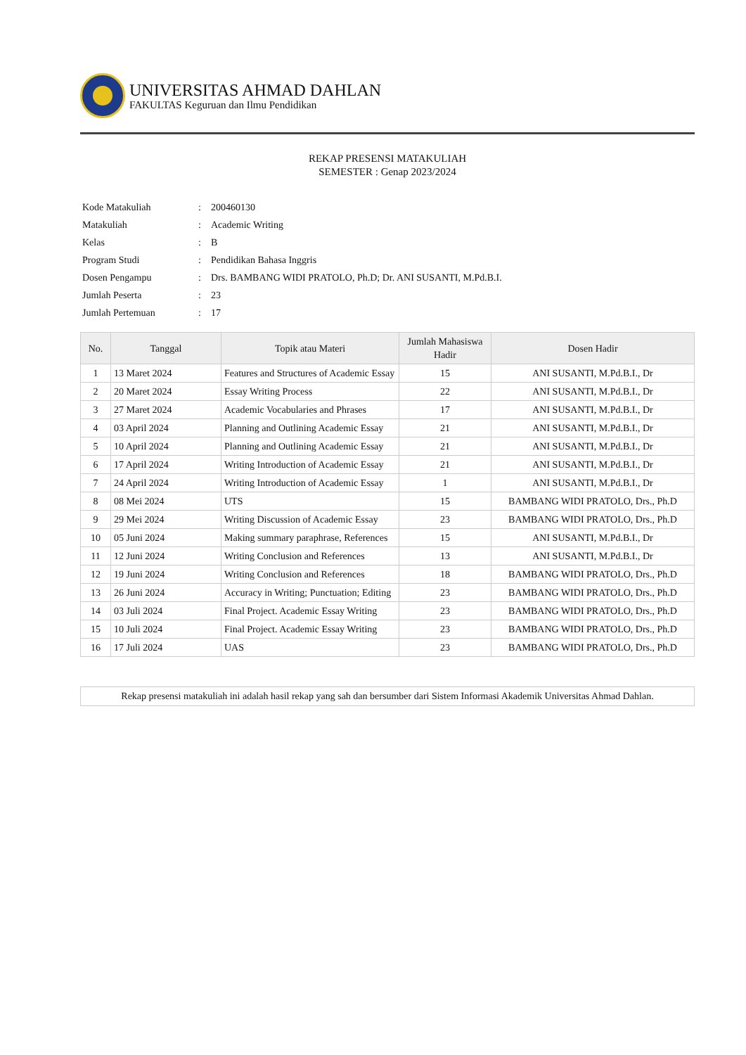UNIVERSITAS AHMAD DAHLAN
FAKULTAS Keguruan dan Ilmu Pendidikan
REKAP PRESENSI MATAKULIAH
SEMESTER : Genap 2023/2024
| Kode Matakuliah | : | 200460130 |
| Matakuliah | : | Academic Writing |
| Kelas | : | B |
| Program Studi | : | Pendidikan Bahasa Inggris |
| Dosen Pengampu | : | Drs. BAMBANG WIDI PRATOLO, Ph.D; Dr. ANI SUSANTI, M.Pd.B.I. |
| Jumlah Peserta | : | 23 |
| Jumlah Pertemuan | : | 17 |
| No. | Tanggal | Topik atau Materi | Jumlah Mahasiswa Hadir | Dosen Hadir |
| --- | --- | --- | --- | --- |
| 1 | 13 Maret 2024 | Features and Structures of Academic Essay | 15 | ANI SUSANTI, M.Pd.B.I., Dr |
| 2 | 20 Maret 2024 | Essay Writing Process | 22 | ANI SUSANTI, M.Pd.B.I., Dr |
| 3 | 27 Maret 2024 | Academic Vocabularies and Phrases | 17 | ANI SUSANTI, M.Pd.B.I., Dr |
| 4 | 03 April 2024 | Planning and Outlining Academic Essay | 21 | ANI SUSANTI, M.Pd.B.I., Dr |
| 5 | 10 April 2024 | Planning and Outlining Academic Essay | 21 | ANI SUSANTI, M.Pd.B.I., Dr |
| 6 | 17 April 2024 | Writing Introduction of Academic Essay | 21 | ANI SUSANTI, M.Pd.B.I., Dr |
| 7 | 24 April 2024 | Writing Introduction of Academic Essay | 1 | ANI SUSANTI, M.Pd.B.I., Dr |
| 8 | 08 Mei 2024 | UTS | 15 | BAMBANG WIDI PRATOLO, Drs., Ph.D |
| 9 | 29 Mei 2024 | Writing Discussion of Academic Essay | 23 | BAMBANG WIDI PRATOLO, Drs., Ph.D |
| 10 | 05 Juni 2024 | Making summary paraphrase, References | 15 | ANI SUSANTI, M.Pd.B.I., Dr |
| 11 | 12 Juni 2024 | Writing Conclusion and References | 13 | ANI SUSANTI, M.Pd.B.I., Dr |
| 12 | 19 Juni 2024 | Writing Conclusion and References | 18 | BAMBANG WIDI PRATOLO, Drs., Ph.D |
| 13 | 26 Juni 2024 | Accuracy in Writing; Punctuation; Editing | 23 | BAMBANG WIDI PRATOLO, Drs., Ph.D |
| 14 | 03 Juli 2024 | Final Project. Academic Essay Writing | 23 | BAMBANG WIDI PRATOLO, Drs., Ph.D |
| 15 | 10 Juli 2024 | Final Project. Academic Essay Writing | 23 | BAMBANG WIDI PRATOLO, Drs., Ph.D |
| 16 | 17 Juli 2024 | UAS | 23 | BAMBANG WIDI PRATOLO, Drs., Ph.D |
Rekap presensi matakuliah ini adalah hasil rekap yang sah dan bersumber dari Sistem Informasi Akademik Universitas Ahmad Dahlan.